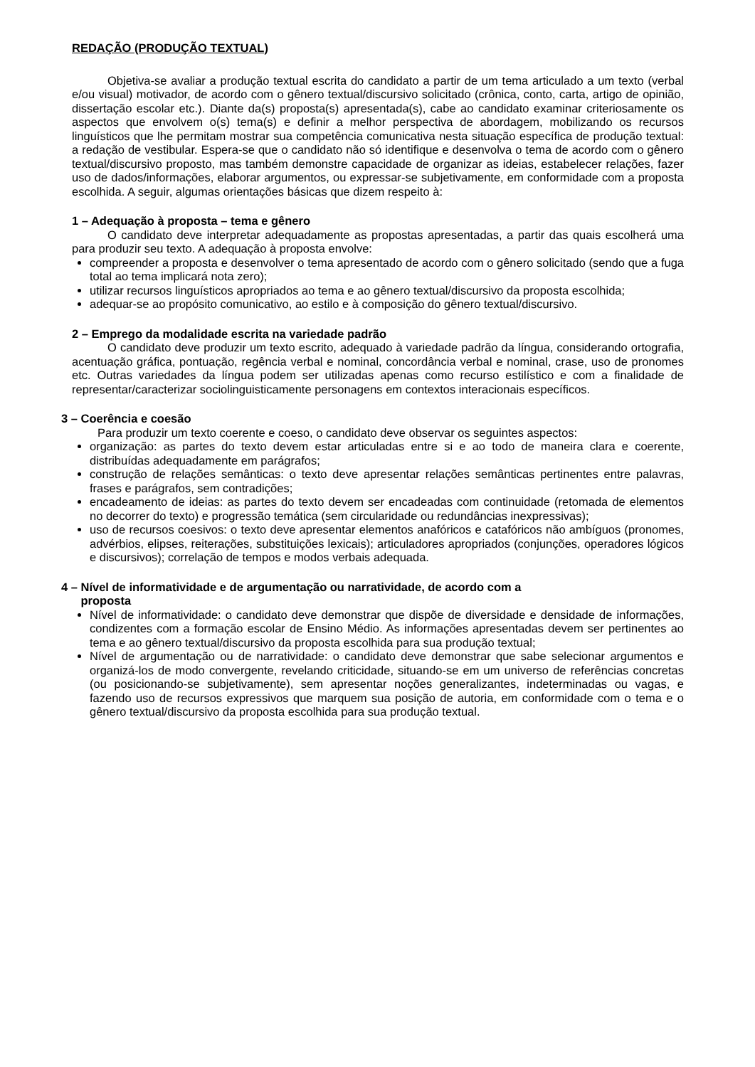REDAÇÃO (PRODUÇÃO TEXTUAL)
Objetiva-se avaliar a produção textual escrita do candidato a partir de um tema articulado a um texto (verbal e/ou visual) motivador, de acordo com o gênero textual/discursivo solicitado (crônica, conto, carta, artigo de opinião, dissertação escolar etc.). Diante da(s) proposta(s) apresentada(s), cabe ao candidato examinar criteriosamente os aspectos que envolvem o(s) tema(s) e definir a melhor perspectiva de abordagem, mobilizando os recursos linguísticos que lhe permitam mostrar sua competência comunicativa nesta situação específica de produção textual: a redação de vestibular. Espera-se que o candidato não só identifique e desenvolva o tema de acordo com o gênero textual/discursivo proposto, mas também demonstre capacidade de organizar as ideias, estabelecer relações, fazer uso de dados/informações, elaborar argumentos, ou expressar-se subjetivamente, em conformidade com a proposta escolhida. A seguir, algumas orientações básicas que dizem respeito à:
1 – Adequação à proposta – tema e gênero
O candidato deve interpretar adequadamente as propostas apresentadas, a partir das quais escolherá uma para produzir seu texto. A adequação à proposta envolve:
compreender a proposta e desenvolver o tema apresentado de acordo com o gênero solicitado (sendo que a fuga total ao tema implicará nota zero);
utilizar recursos linguísticos apropriados ao tema e ao gênero textual/discursivo da proposta escolhida;
adequar-se ao propósito comunicativo, ao estilo e à composição do gênero textual/discursivo.
2 – Emprego da modalidade escrita na variedade padrão
O candidato deve produzir um texto escrito, adequado à variedade padrão da língua, considerando ortografia, acentuação gráfica, pontuação, regência verbal e nominal, concordância verbal e nominal, crase, uso de pronomes etc. Outras variedades da língua podem ser utilizadas apenas como recurso estilístico e com a finalidade de representar/caracterizar sociolinguisticamente personagens em contextos interacionais específicos.
3 – Coerência e coesão
Para produzir um texto coerente e coeso, o candidato deve observar os seguintes aspectos:
organização: as partes do texto devem estar articuladas entre si e ao todo de maneira clara e coerente, distribuídas adequadamente em parágrafos;
construção de relações semânticas: o texto deve apresentar relações semânticas pertinentes entre palavras, frases e parágrafos, sem contradições;
encadeamento de ideias: as partes do texto devem ser encadeadas com continuidade (retomada de elementos no decorrer do texto) e progressão temática (sem circularidade ou redundâncias inexpressivas);
uso de recursos coesivos: o texto deve apresentar elementos anafóricos e catafóricos não ambíguos (pronomes, advérbios, elipses, reiterações, substituições lexicais); articuladores apropriados (conjunções, operadores lógicos e discursivos); correlação de tempos e modos verbais adequada.
4 – Nível de informatividade e de argumentação ou narratividade, de acordo com a
proposta
Nível de informatividade: o candidato deve demonstrar que dispõe de diversidade e densidade de informações, condizentes com a formação escolar de Ensino Médio. As informações apresentadas devem ser pertinentes ao tema e ao gênero textual/discursivo da proposta escolhida para sua produção textual;
Nível de argumentação ou de narratividade: o candidato deve demonstrar que sabe selecionar argumentos e organizá-los de modo convergente, revelando criticidade, situando-se em um universo de referências concretas (ou posicionando-se subjetivamente), sem apresentar noções generalizantes, indeterminadas ou vagas, e fazendo uso de recursos expressivos que marquem sua posição de autoria, em conformidade com o tema e o gênero textual/discursivo da proposta escolhida para sua produção textual.